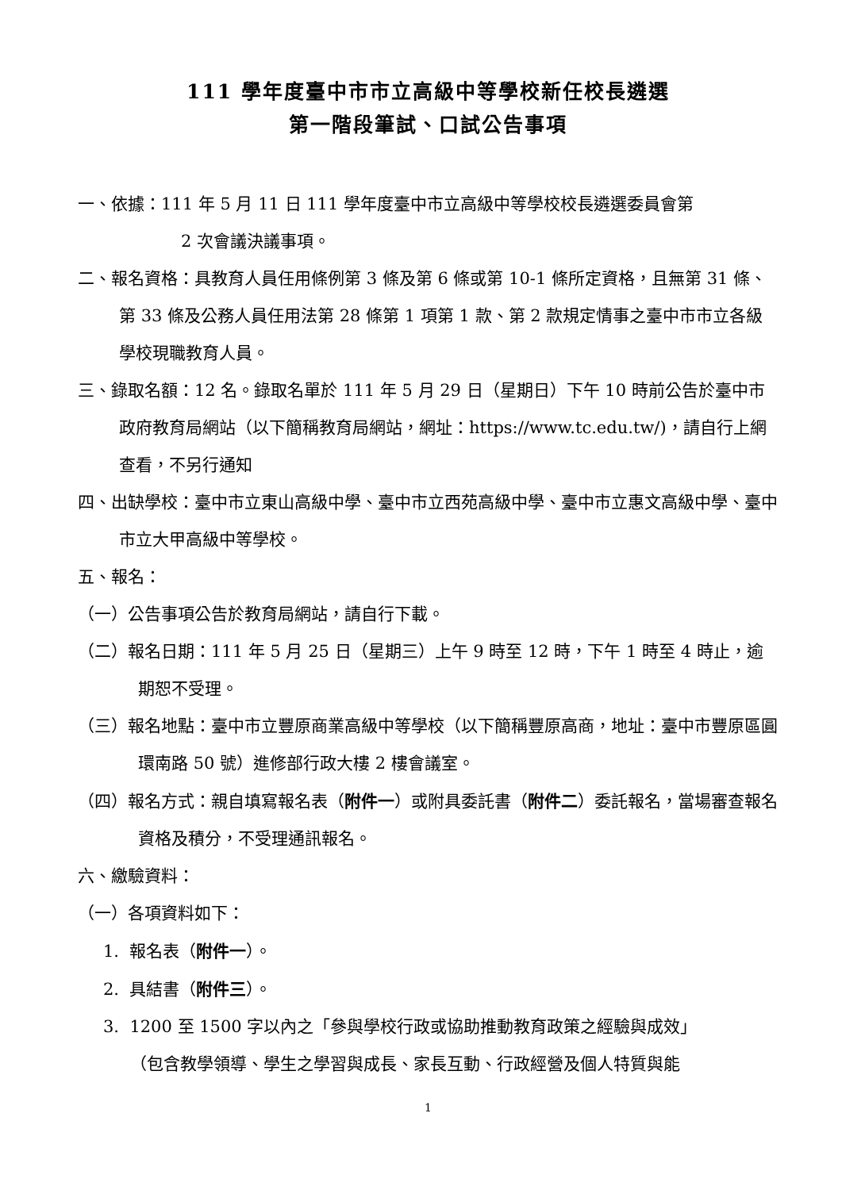111 學年度臺中市市立高級中等學校新任校長遴選
第一階段筆試、口試公告事項
一、依據：111 年 5 月 11 日 111 學年度臺中市立高級中等學校校長遴選委員會第
2 次會議決議事項。
二、報名資格：具教育人員任用條例第 3 條及第 6 條或第 10-1 條所定資格，且無第 31 條、第 33 條及公務人員任用法第 28 條第 1 項第 1 款、第 2 款規定情事之臺中市市立各級學校現職教育人員。
三、錄取名額：12 名。錄取名單於 111 年 5 月 29 日（星期日）下午 10 時前公告於臺中市政府教育局網站（以下簡稱教育局網站，網址：https://www.tc.edu.tw/)，請自行上網查看，不另行通知
四、出缺學校：臺中市立東山高級中學、臺中市立西苑高級中學、臺中市立惠文高級中學、臺中市立大甲高級中等學校。
五、報名：
（一）公告事項公告於教育局網站，請自行下載。
（二）報名日期：111 年 5 月 25 日（星期三）上午 9 時至 12 時，下午 1 時至 4 時止，逾期恕不受理。
（三）報名地點：臺中市立豐原商業高級中等學校（以下簡稱豐原高商，地址：臺中市豐原區圓環南路 50 號）進修部行政大樓 2 樓會議室。
（四）報名方式：親自填寫報名表（附件一）或附具委託書（附件二）委託報名，當場審查報名資格及積分，不受理通訊報名。
六、繳驗資料：
（一）各項資料如下：
1. 報名表（附件一）。
2. 具結書（附件三）。
3. 1200 至 1500 字以內之「參與學校行政或協助推動教育政策之經驗與成效」
（包含教學領導、學生之學習與成長、家長互動、行政經營及個人特質與能
1